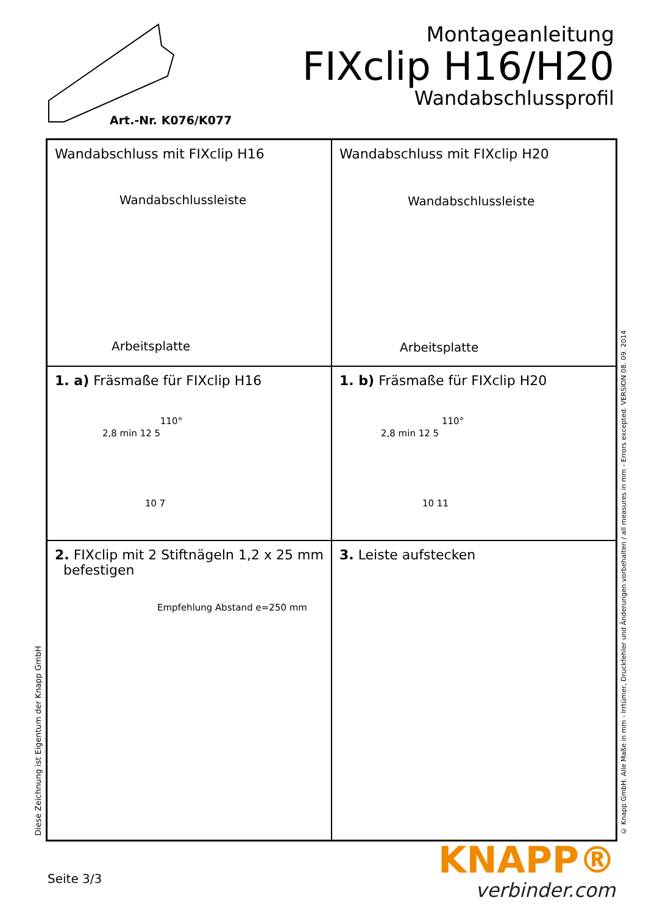Art.-Nr. K076/K077
Montageanleitung
FIXclip H16/H20
Wandabschlussprofil
Wandabschluss mit FIXclip H16
Wandabschlussleiste
Arbeitsplatte
Wandabschluss mit FIXclip H20
Wandabschlussleiste
Arbeitsplatte
1. a) Fräsmaße für FIXclip H16
110°
2,8 min 12 5
10 7
1. b) Fräsmaße für FIXclip H20
110°
2,8 min 12 5
10 11
2. FIXclip mit 2 Stiftnägeln 1,2 x 25 mm
befestigen
Empfehlung Abstand e=250 mm
3. Leiste aufstecken
© Knapp GmbH. Alle Maße in mm - Irrtümer, Druckfehler und Änderungen vorbehalten / all measures in mm - Errors excepted. VERSION 08. 09. 2014
Diese Zeichnung ist Eigentum der Knapp GmbH
Seite 3/3
KNAPP®
verbinder.com